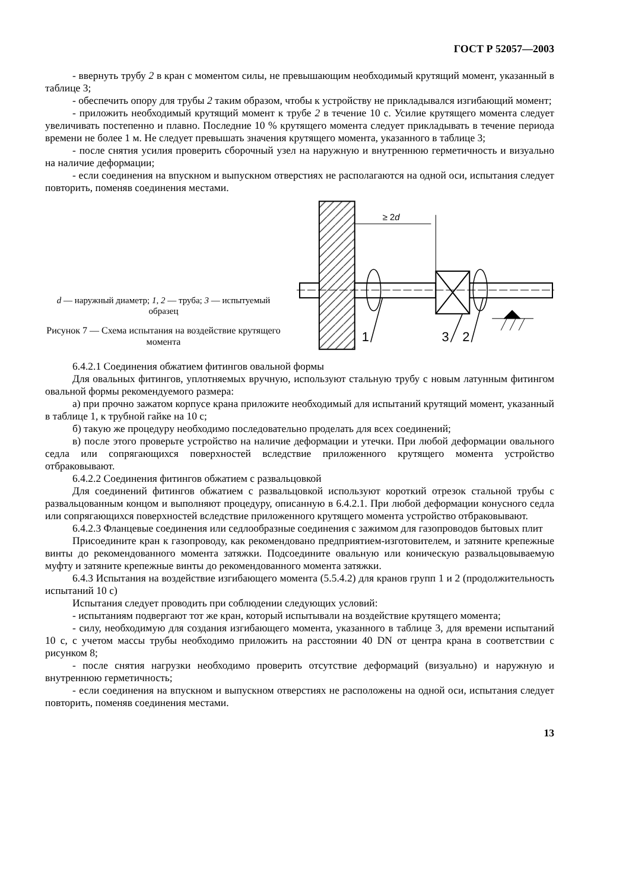ГОСТ Р 52057—2003
- ввернуть трубу 2 в кран с моментом силы, не превышающим необходимый крутящий момент, указанный в таблице 3;
- обеспечить опору для трубы 2 таким образом, чтобы к устройству не прикладывался изгибающий момент;
- приложить необходимый крутящий момент к трубе 2 в течение 10 с. Усилие крутящего момента следует увеличивать постепенно и плавно. Последние 10 % крутящего момента следует прикладывать в течение периода времени не более 1 м. Не следует превышать значения крутящего момента, указанного в таблице 3;
- после снятия усилия проверить сборочный узел на наружную и внутреннюю герметичность и визуально на наличие деформации;
- если соединения на впускном и выпускном отверстиях не располагаются на одной оси, испытания следует повторить, поменяв соединения местами.
d — наружный диаметр; 1, 2 — труба; 3 — испытуемый образец
Рисунок 7 — Схема испытания на воздействие крутящего момента
≥ 2d
1
3
2
6.4.2.1 Соединения обжатием фитингов овальной формы
Для овальных фитингов, уплотняемых вручную, используют стальную трубу с новым латунным фитингом овальной формы рекомендуемого размера:
а) при прочно зажатом корпусе крана приложите необходимый для испытаний крутящий момент, указанный в таблице 1, к трубной гайке на 10 с;
б) такую же процедуру необходимо последовательно проделать для всех соединений;
в) после этого проверьте устройство на наличие деформации и утечки. При любой деформации овального седла или сопрягающихся поверхностей вследствие приложенного крутящего момента устройство отбраковывают.
6.4.2.2 Соединения фитингов обжатием с развальцовкой
Для соединений фитингов обжатием с развальцовкой используют короткий отрезок стальной трубы с развальцованным концом и выполняют процедуру, описанную в 6.4.2.1. При любой деформации конусного седла или сопрягающихся поверхностей вследствие приложенного крутящего момента устройство отбраковывают.
6.4.2.3 Фланцевые соединения или седлообразные соединения с зажимом для газопроводов бытовых плит
Присоедините кран к газопроводу, как рекомендовано предприятием-изготовителем, и затяните крепежные винты до рекомендованного момента затяжки. Подсоедините овальную или коническую развальцовываемую муфту и затяните крепежные винты до рекомендованного момента затяжки.
6.4.3 Испытания на воздействие изгибающего момента (5.5.4.2) для кранов групп 1 и 2 (продолжительность испытаний 10 с)
Испытания следует проводить при соблюдении следующих условий:
- испытаниям подвергают тот же кран, который испытывали на воздействие крутящего момента;
- силу, необходимую для создания изгибающего момента, указанного в таблице 3, для времени испытаний 10 с, с учетом массы трубы необходимо приложить на расстоянии 40 DN от центра крана в соответствии с рисунком 8;
- после снятия нагрузки необходимо проверить отсутствие деформаций (визуально) и наружную и внутреннюю герметичность;
- если соединения на впускном и выпускном отверстиях не расположены на одной оси, испытания следует повторить, поменяв соединения местами.
13